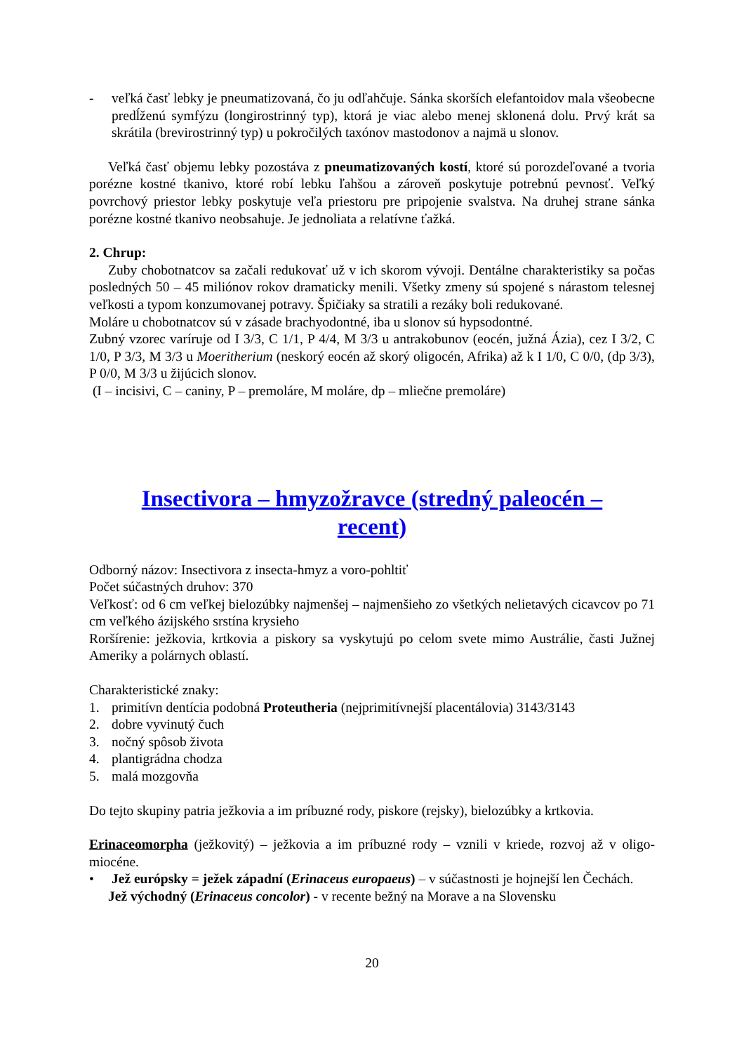- veľká časť lebky je pneumatizovaná, čo ju odľahčuje. Sánka skorších elefantoidov mala všeobecne predĺženú symfýzu (longirostrinný typ), ktorá je viac alebo menej sklonená dolu. Prvý krát sa skrátila (brevirostrinný typ) u pokročilých taxónov mastodonov a najmä u slonov.
Veľká časť objemu lebky pozostáva z pneumatizovaných kostí, ktoré sú porozdeľované a tvoria porézne kostné tkanivo, ktoré robí lebku ľahšou a zároveň poskytuje potrebnú pevnosť. Veľký povrchový priestor lebky poskytuje veľa priestoru pre pripojenie svalstva. Na druhej strane sánka porézne kostné tkanivo neobsahuje. Je jednoliata a relatívne ťažká.
2. Chrup:
Zuby chobotnatcov sa začali redukovať už v ich skorom vývoji. Dentálne charakteristiky sa počas posledných 50 – 45 miliónov rokov dramaticky menili. Všetky zmeny sú spojené s nárastom telesnej veľkosti a typom konzumovanej potravy. Špičiaky sa stratili a rezáky boli redukované.
Moláre u chobotnatcov sú v zásade brachyodontné, iba u slonov sú hypsodontné.
Zubný vzorec varíruje od I 3/3, C 1/1, P 4/4, M 3/3 u antrakobunov (eocén, južná Ázia), cez I 3/2, C 1/0, P 3/3, M 3/3 u Moeritherium (neskorý eocén až skorý oligocén, Afrika) až k I 1/0, C 0/0, (dp 3/3), P 0/0, M 3/3 u žijúcich slonov.
(I – incisivi, C – caniny, P – premoláre, M moláre, dp – mliečne premoláre)
Insectivora – hmyzožravce (stredný paleocén – recent)
Odborný názov: Insectivora z insecta-hmyz a voro-pohltiť
Počet súčastných druhov: 370
Veľkosť: od 6 cm veľkej bielozúbky najmenšej – najmenšieho zo všetkých nelietavých cicavcov po 71 cm veľkého ázijského srstína krysieho
Roršírenie: ježkovia, krtkovia a piskory sa vyskytujú po celom svete mimo Austrálie, časti Južnej Ameriky a polárnych oblastí.
Charakteristické znaky:
1. primitívn dentícia podobná Proteutheria (nejprimitívnejší placentálovia) 3143/3143
2. dobre vyvinutý čuch
3. nočný spôsob života
4. plantigrádna chodza
5. malá mozgovňa
Do tejto skupiny patria ježkovia a im príbuzné rody, piskore (rejsky), bielozúbky a krtkovia.
Erinaceomorpha (ježkovitý) – ježkovia a im príbuzné rody – vznili v kriede, rozvoj až v oligo-miocéne.
• Jež európsky = ježek západní (Erinaceus europaeus) – v súčastnosti je hojnejší len Čechách.
Jež východný (Erinaceus concolor) - v recente bežný na Morave a na Slovensku
20